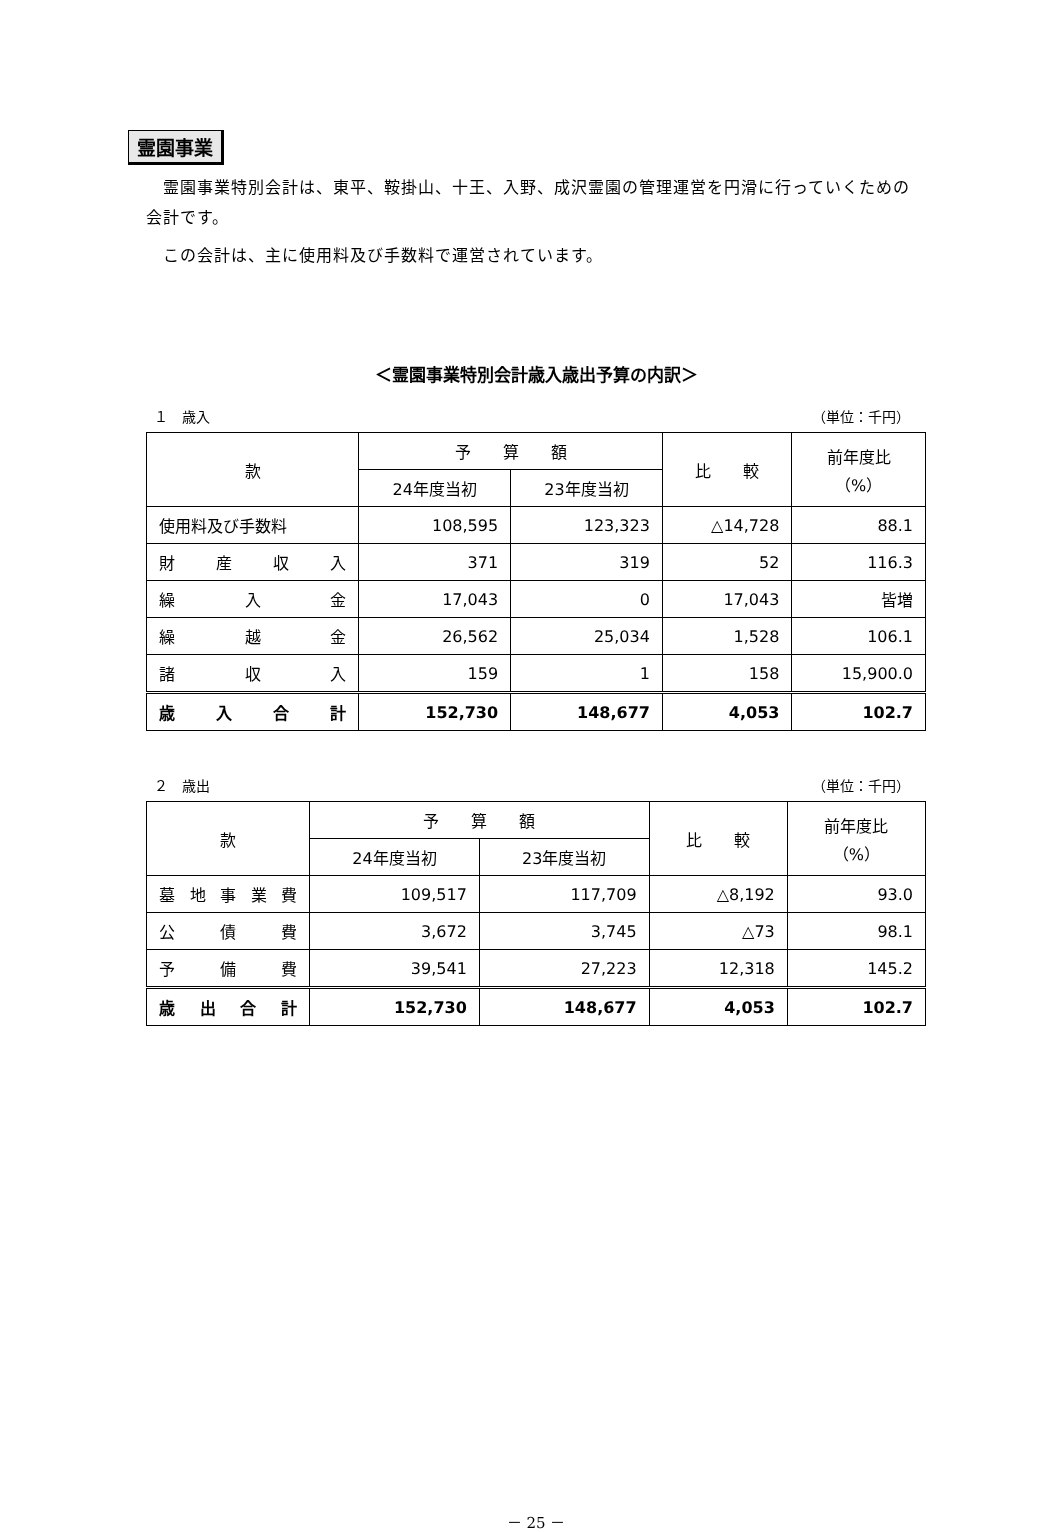霊園事業
　霊園事業特別会計は、東平、鞍掛山、十王、入野、成沢霊園の管理運営を円滑に行っていくための会計です。
　この会計は、主に使用料及び手数料で運営されています。
＜霊園事業特別会計歳入歳出予算の内訳＞
１　歳入 （単位：千円）
| 款 | 予 算 額 | | 比 較 | 前年度比 （%） |
| --- | --- | --- | --- | --- |
| | 24年度当初 | 23年度当初 | | |
| 使用料及び手数料 | 108,595 | 123,323 | △14,728 | 88.1 |
| 財 産 収 入 | 371 | 319 | 52 | 116.3 |
| 繰 入 金 | 17,043 | 0 | 17,043 | 皆増 |
| 繰 越 金 | 26,562 | 25,034 | 1,528 | 106.1 |
| 諸 収 入 | 159 | 1 | 158 | 15,900.0 |
| 歳 入 合 計 | 152,730 | 148,677 | 4,053 | 102.7 |
２　歳出 （単位：千円）
| 款 | 予 算 額 | | 比 較 | 前年度比 （%） |
| --- | --- | --- | --- | --- |
| | 24年度当初 | 23年度当初 | | |
| 墓 地 事 業 費 | 109,517 | 117,709 | △8,192 | 93.0 |
| 公 債 費 | 3,672 | 3,745 | △73 | 98.1 |
| 予 備 費 | 39,541 | 27,223 | 12,318 | 145.2 |
| 歳 出 合 計 | 152,730 | 148,677 | 4,053 | 102.7 |
－ 25 －